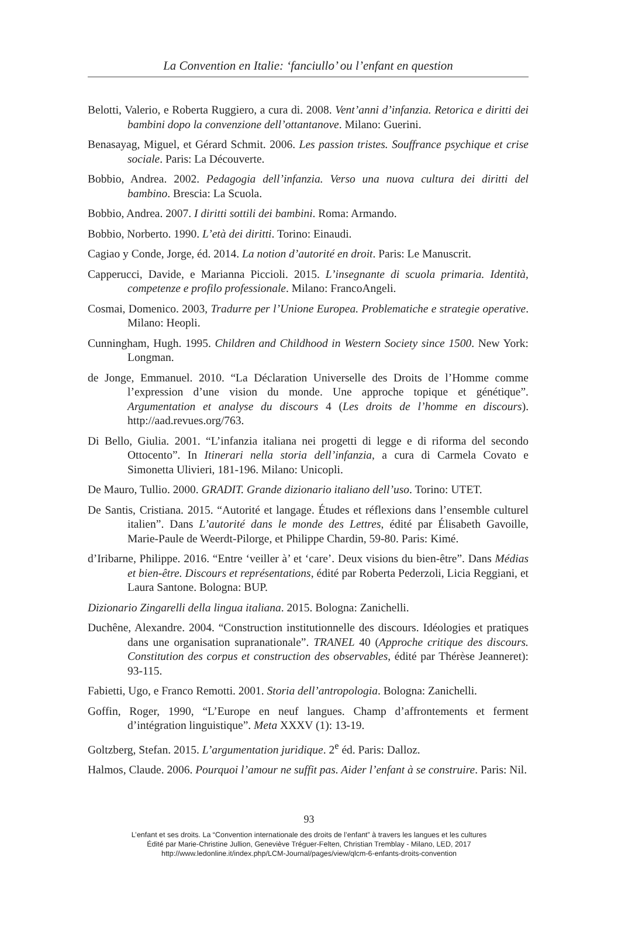La Convention en Italie: ‘fanciullo’ ou l’enfant en question
Belotti, Valerio, e Roberta Ruggiero, a cura di. 2008. Vent’anni d’infanzia. Retorica e diritti dei bambini dopo la convenzione dell’ottantanove. Milano: Guerini.
Benasayag, Miguel, et Gérard Schmit. 2006. Les passion tristes. Souffrance psychique et crise sociale. Paris: La Découverte.
Bobbio, Andrea. 2002. Pedagogia dell’infanzia. Verso una nuova cultura dei diritti del bambino. Brescia: La Scuola.
Bobbio, Andrea. 2007. I diritti sottili dei bambini. Roma: Armando.
Bobbio, Norberto. 1990. L’età dei diritti. Torino: Einaudi.
Cagiao y Conde, Jorge, éd. 2014. La notion d’autorité en droit. Paris: Le Manuscrit.
Capperucci, Davide, e Marianna Piccioli. 2015. L’insegnante di scuola primaria. Identità, competenze e profilo professionale. Milano: FrancoAngeli.
Cosmai, Domenico. 2003, Tradurre per l’Unione Europea. Problematiche e strategie operative. Milano: Heopli.
Cunningham, Hugh. 1995. Children and Childhood in Western Society since 1500. New York: Longman.
de Jonge, Emmanuel. 2010. “La Déclaration Universelle des Droits de l’Homme comme l’expression d’une vision du monde. Une approche topique et génétique”. Argumentation et analyse du discours 4 (Les droits de l’homme en discours). http://aad.revues.org/763.
Di Bello, Giulia. 2001. “L’infanzia italiana nei progetti di legge e di riforma del secondo Ottocento”. In Itinerari nella storia dell’infanzia, a cura di Carmela Covato e Simonetta Ulivieri, 181-196. Milano: Unicopli.
De Mauro, Tullio. 2000. GRADIT. Grande dizionario italiano dell’uso. Torino: UTET.
De Santis, Cristiana. 2015. “Autorité et langage. Études et réflexions dans l’ensemble culturel italien”. Dans L’autorité dans le monde des Lettres, édité par Élisabeth Gavoille, Marie-Paule de Weerdt-Pilorge, et Philippe Chardin, 59-80. Paris: Kimé.
d’Iribarne, Philippe. 2016. “Entre ‘veiller à’ et ‘care’. Deux visions du bien-être”. Dans Médias et bien-être. Discours et représentations, édité par Roberta Pederzoli, Licia Reggiani, et Laura Santone. Bologna: BUP.
Dizionario Zingarelli della lingua italiana. 2015. Bologna: Zanichelli.
Duchêne, Alexandre. 2004. “Construction institutionnelle des discours. Idéologies et pratiques dans une organisation supranationale”. TRANEL 40 (Approche critique des discours. Constitution des corpus et construction des observables, édité par Thérèse Jeanneret): 93-115.
Fabietti, Ugo, e Franco Remotti. 2001. Storia dell’antropologia. Bologna: Zanichelli.
Goffin, Roger, 1990, “L’Europe en neuf langues. Champ d’affrontements et ferment d’intégration linguistique”. Meta XXXV (1): 13-19.
Goltzberg, Stefan. 2015. L’argumentation juridique. 2<sup>e</sup> éd. Paris: Dalloz.
Halmos, Claude. 2006. Pourquoi l’amour ne suffit pas. Aider l’enfant à se construire. Paris: Nil.
93
L’enfant et ses droits. La “Convention internationale des droits de l’enfant” à travers les langues et les cultures
Édité par Marie-Christine Jullion, Geneviève Tréguer-Felten, Christian Tremblay - Milano, LED, 2017
http://www.ledonline.it/index.php/LCM-Journal/pages/view/qlcm-6-enfants-droits-convention